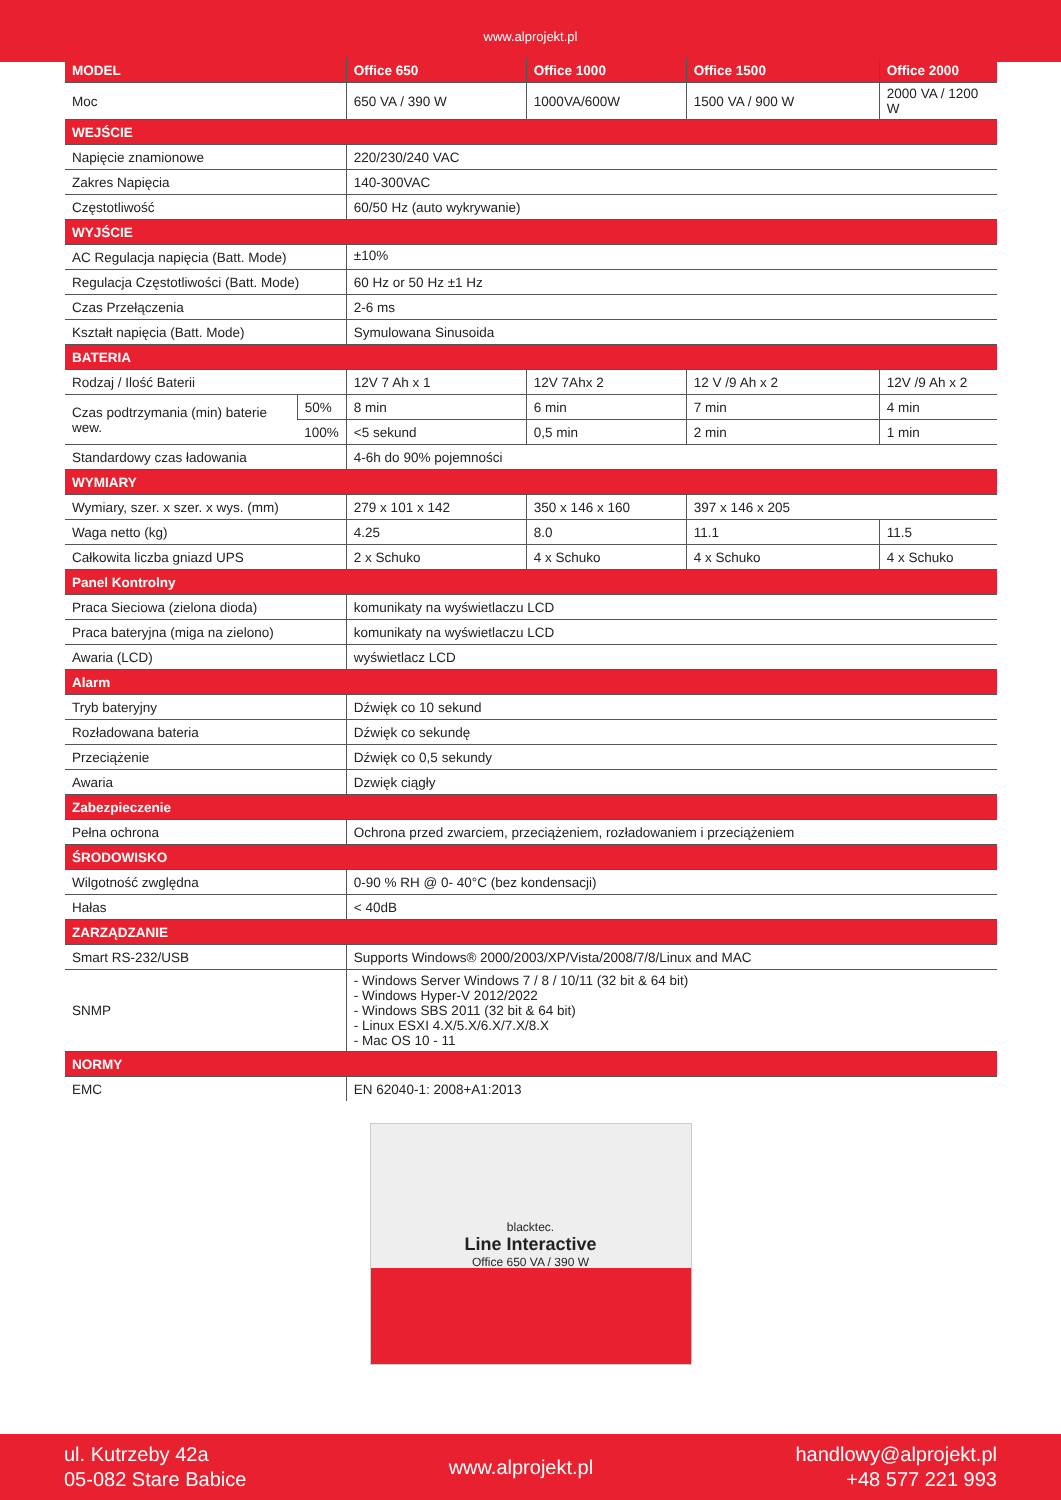www.alprojekt.pl
| MODEL | | Office 650 | Office 1000 | Office 1500 | Office 2000 |
| --- | --- | --- | --- | --- | --- |
| Moc | | 650 VA / 390 W | 1000VA/600W | 1500 VA / 900 W | 2000 VA / 1200 W |
| WEJŚCIE | | | | | |
| Napięcie znamionowe | | 220/230/240 VAC | | | |
| Zakres Napięcia | | 140-300VAC | | | |
| Częstotliwość | | 60/50 Hz (auto wykrywanie) | | | |
| WYJŚCIE | | | | | |
| AC Regulacja napięcia (Batt. Mode) | | ±10% | | | |
| Regulacja Częstotliwości (Batt. Mode) | | 60 Hz or 50 Hz ±1 Hz | | | |
| Czas Przełączenia | | 2-6 ms | | | |
| Kształt napięcia (Batt. Mode) | | Symulowana Sinusoida | | | |
| BATERIA | | | | | |
| Rodzaj / Ilość Baterii | | 12V 7 Ah x 1 | 12V 7Ahx 2 | 12 V /9 Ah x 2 | 12V /9 Ah x 2 |
| Czas podtrzymania (min) baterie wew. | 50% | 8 min | 6 min | 7 min | 4 min |
| | 100% | <5 sekund | 0,5 min | 2 min | 1 min |
| Standardowy czas ładowania | | 4-6h do 90% pojemności | | | |
| WYMIARY | | | | | |
| Wymiary, szer. x szer. x wys. (mm) | | 279 x 101 x 142 | 350 x 146 x 160 | 397 x 146 x 205 | |
| Waga netto (kg) | | 4.25 | 8.0 | 11.1 | 11.5 |
| Całkowita liczba gniazd UPS | | 2 x Schuko | 4 x Schuko | 4 x Schuko | 4 x Schuko |
| Panel Kontrolny | | | | | |
| Praca Sieciowa (zielona dioda) | | komunikaty na wyświetlaczu LCD | | | |
| Praca bateryjna (miga na zielono) | | komunikaty na wyświetlaczu LCD | | | |
| Awaria (LCD) | | wyświetlacz LCD | | | |
| Alarm | | | | | |
| Tryb bateryjny | | Dźwięk co 10 sekund | | | |
| Rozładowana bateria | | Dźwięk co sekundę | | | |
| Przeciążenie | | Dźwięk co 0,5 sekundy | | | |
| Awaria | | Dzwięk ciągły | | | |
| Zabezpieczenie | | | | | |
| Pełna ochrona | | Ochrona przed zwarciem, przeciążeniem, rozładowaniem i przeciążeniem | | | |
| ŚRODOWISKO | | | | | |
| Wilgotność zwględna | | 0-90 % RH @ 0- 40°C (bez kondensacji) | | | |
| Hałas | | < 40dB | | | |
| ZARZĄDZANIE | | | | | |
| Smart RS-232/USB | | Supports Windows® 2000/2003/XP/Vista/2008/7/8/Linux and MAC | | | |
| SNMP | | - Windows Server Windows 7 / 8 / 10/11 (32 bit & 64 bit) - Windows Hyper-V 2012/2022 - Windows SBS 2011 (32 bit & 64 bit) - Linux ESXI 4.X/5.X/6.X/7.X/8.X - Mac OS 10 - 11 | | | |
| NORMY | | | | | |
| EMC | | EN 62040-1: 2008+A1:2013 | | | |
blacktec.
Line Interactive
Office 650 VA / 390 W
ul. Kutrzeby 42a
05-082 Stare Babice
www.alprojekt.pl
handlowy@alprojekt.pl
+48 577 221 993